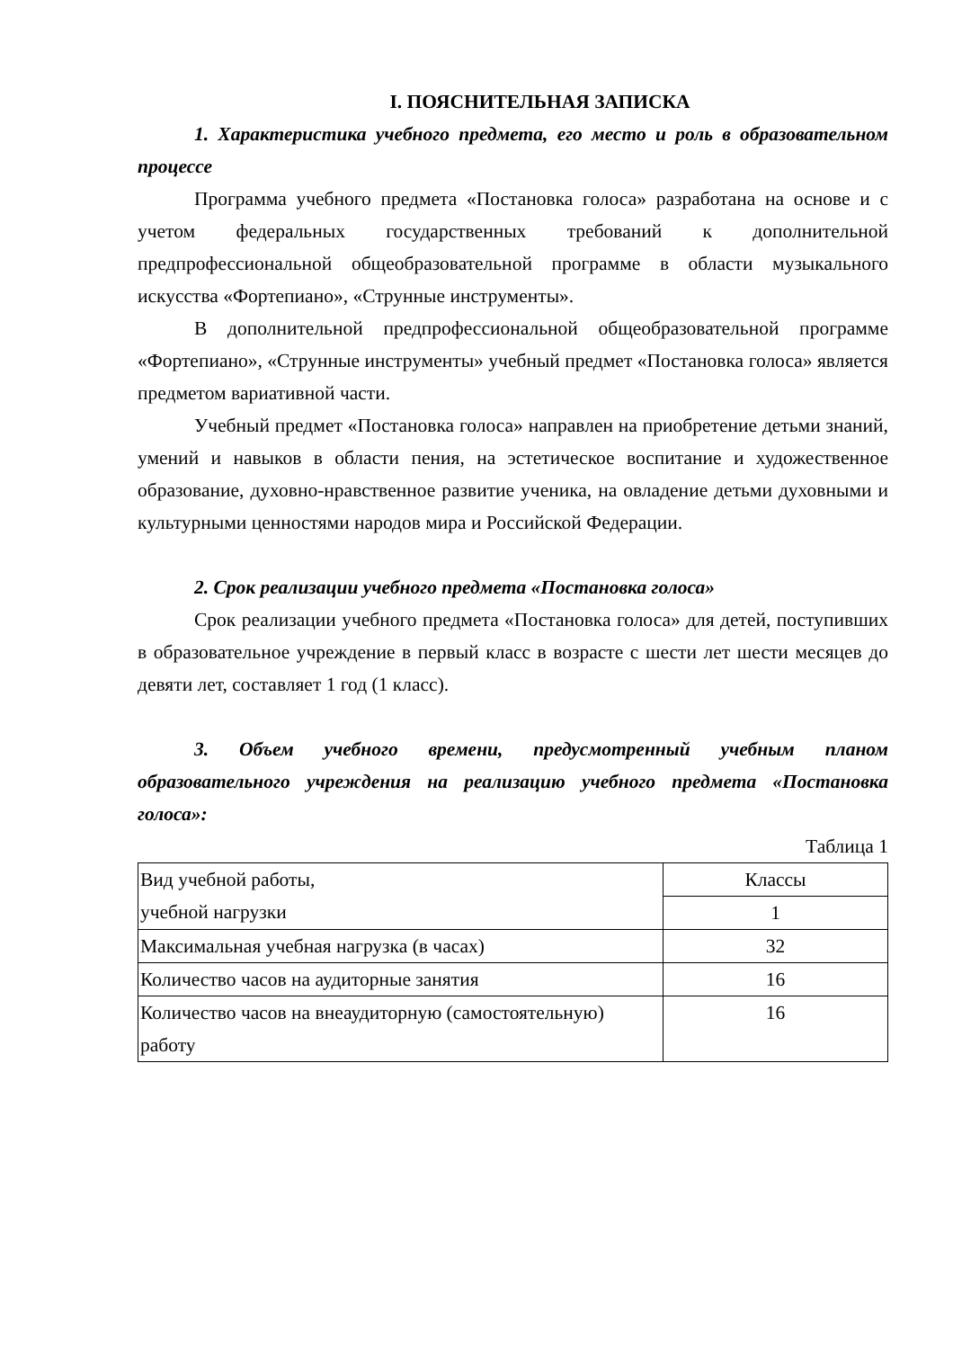I. ПОЯСНИТЕЛЬНАЯ ЗАПИСКА
1. Характеристика учебного предмета, его место и роль в образовательном процессе
Программа учебного предмета «Постановка голоса» разработана на основе и с учетом федеральных государственных требований к дополнительной предпрофессиональной общеобразовательной программе в области музыкального искусства «Фортепиано», «Струнные инструменты».
В дополнительной предпрофессиональной общеобразовательной программе «Фортепиано», «Струнные инструменты» учебный предмет «Постановка голоса» является предметом вариативной части.
Учебный предмет «Постановка голоса» направлен на приобретение детьми знаний, умений и навыков в области пения, на эстетическое воспитание и художественное образование, духовно-нравственное развитие ученика, на овладение детьми духовными и культурными ценностями народов мира и Российской Федерации.
2. Срок реализации учебного предмета «Постановка голоса»
Срок реализации учебного предмета «Постановка голоса» для детей, поступивших в образовательное учреждение в первый класс в возрасте с шести лет шести месяцев до девяти лет, составляет 1 год (1 класс).
3. Объем учебного времени, предусмотренный учебным планом образовательного учреждения на реализацию учебного предмета «Постановка голоса»:
Таблица 1
| Вид учебной работы, учебной нагрузки | Классы |
| | 1 |
| Максимальная учебная нагрузка (в часах) | 32 |
| Количество часов на аудиторные занятия | 16 |
| Количество часов на внеаудиторную (самостоятельную) работу | 16 |